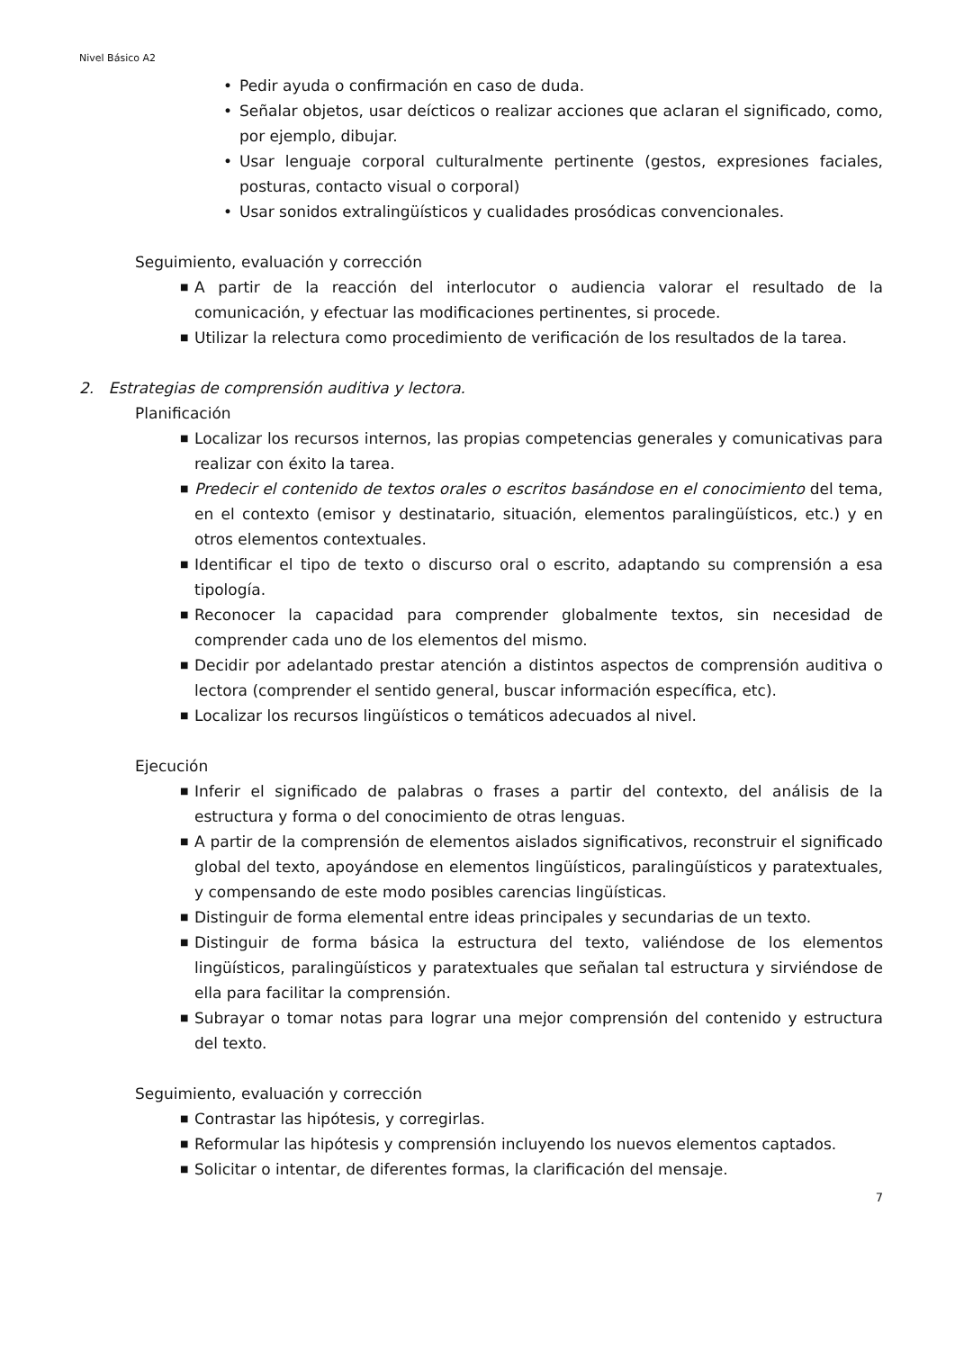Nivel Básico A2
• Pedir ayuda o confirmación en caso de duda.
• Señalar objetos, usar deícticos o realizar acciones que aclaran el significado, como, por ejemplo, dibujar.
• Usar lenguaje corporal culturalmente pertinente (gestos, expresiones faciales, posturas, contacto visual o corporal)
• Usar sonidos extralingüísticos y cualidades prosódicas convencionales.
Seguimiento, evaluación y corrección
■ A partir de la reacción del interlocutor o audiencia valorar el resultado de la comunicación, y efectuar las modificaciones pertinentes, si procede.
■ Utilizar la relectura como procedimiento de verificación de los resultados de la tarea.
2. Estrategias de comprensión auditiva y lectora.
Planificación
■ Localizar los recursos internos, las propias competencias generales y comunicativas para realizar con éxito la tarea.
■ Predecir el contenido de textos orales o escritos basándose en el conocimiento del tema, en el contexto (emisor y destinatario, situación, elementos paralingüísticos, etc.) y en otros elementos contextuales.
■ Identificar el tipo de texto o discurso oral o escrito, adaptando su comprensión a esa tipología.
■ Reconocer la capacidad para comprender globalmente textos, sin necesidad de comprender cada uno de los elementos del mismo.
■ Decidir por adelantado prestar atención a distintos aspectos de comprensión auditiva o lectora (comprender el sentido general, buscar información específica, etc).
■ Localizar los recursos lingüísticos o temáticos adecuados al nivel.
Ejecución
■ Inferir el significado de palabras o frases a partir del contexto, del análisis de la estructura y forma o del conocimiento de otras lenguas.
■ A partir de la comprensión de elementos aislados significativos, reconstruir el significado global del texto, apoyándose en elementos lingüísticos, paralingüísticos y paratextuales, y compensando de este modo posibles carencias lingüísticas.
■ Distinguir de forma elemental entre ideas principales y secundarias de un texto.
■ Distinguir de forma básica la estructura del texto, valiéndose de los elementos lingüísticos, paralingüísticos y paratextuales que señalan tal estructura y sirviéndose de ella para facilitar la comprensión.
■ Subrayar o tomar notas para lograr una mejor comprensión del contenido y estructura del texto.
Seguimiento, evaluación y corrección
■ Contrastar las hipótesis, y corregirlas.
■ Reformular las hipótesis y comprensión incluyendo los nuevos elementos captados.
■ Solicitar o intentar, de diferentes formas, la clarificación del mensaje.
7